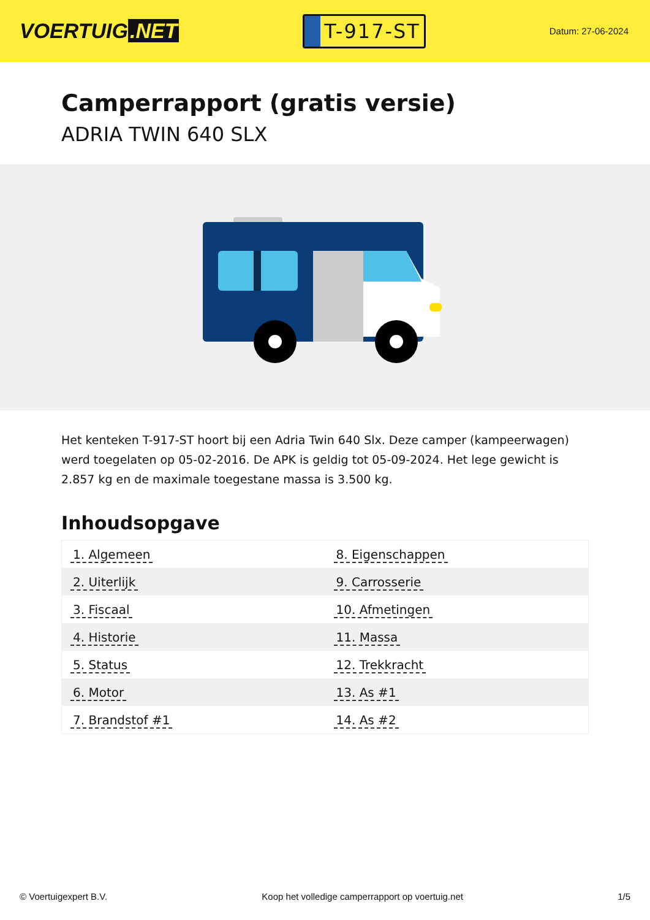VOERTUIG.NET
T-917-ST
Datum: 27-06-2024
Camperrapport (gratis versie)
ADRIA TWIN 640 SLX
Het kenteken T-917-ST hoort bij een Adria Twin 640 Slx. Deze camper (kampeerwagen) werd toegelaten op 05-02-2016. De APK is geldig tot 05-09-2024. Het lege gewicht is 2.857 kg en de maximale toegestane massa is 3.500 kg.
Inhoudsopgave
| 1. Algemeen | 8. Eigenschappen |
| 2. Uiterlijk | 9. Carrosserie |
| 3. Fiscaal | 10. Afmetingen |
| 4. Historie | 11. Massa |
| 5. Status | 12. Trekkracht |
| 6. Motor | 13. As #1 |
| 7. Brandstof #1 | 14. As #2 |
© Voertuigexpert B.V. Koop het volledige camperrapport op voertuig.net 1/5